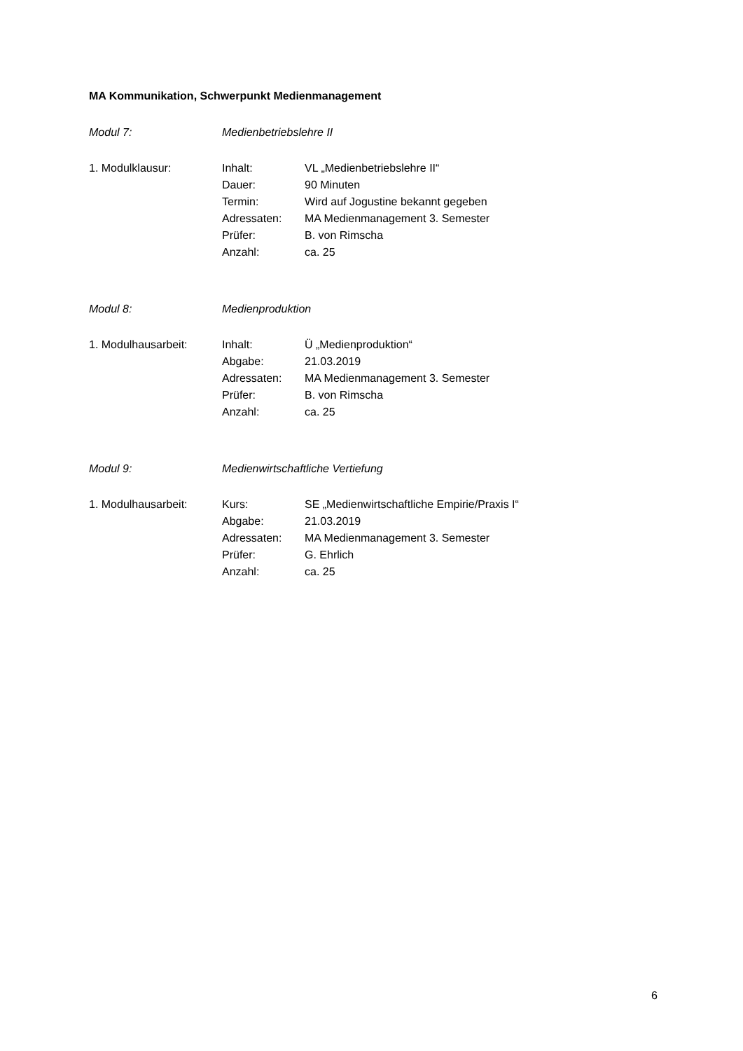MA Kommunikation, Schwerpunkt Medienmanagement
Modul 7: Medienbetriebslehre II
1. Modulklausur: Inhalt: VL „Medienbetriebslehre II“
Dauer: 90 Minuten
Termin: Wird auf Jogustine bekannt gegeben
Adressaten: MA Medienmanagement 3. Semester
Prüfer: B. von Rimscha
Anzahl: ca. 25
Modul 8: Medienproduktion
1. Modulhausarbeit: Inhalt: Ü „Medienproduktion“
Abgabe: 21.03.2019
Adressaten: MA Medienmanagement 3. Semester
Prüfer: B. von Rimscha
Anzahl: ca. 25
Modul 9: Medienwirtschaftliche Vertiefung
1. Modulhausarbeit: Kurs: SE „Medienwirtschaftliche Empirie/Praxis I“
Abgabe: 21.03.2019
Adressaten: MA Medienmanagement 3. Semester
Prüfer: G. Ehrlich
Anzahl: ca. 25
6